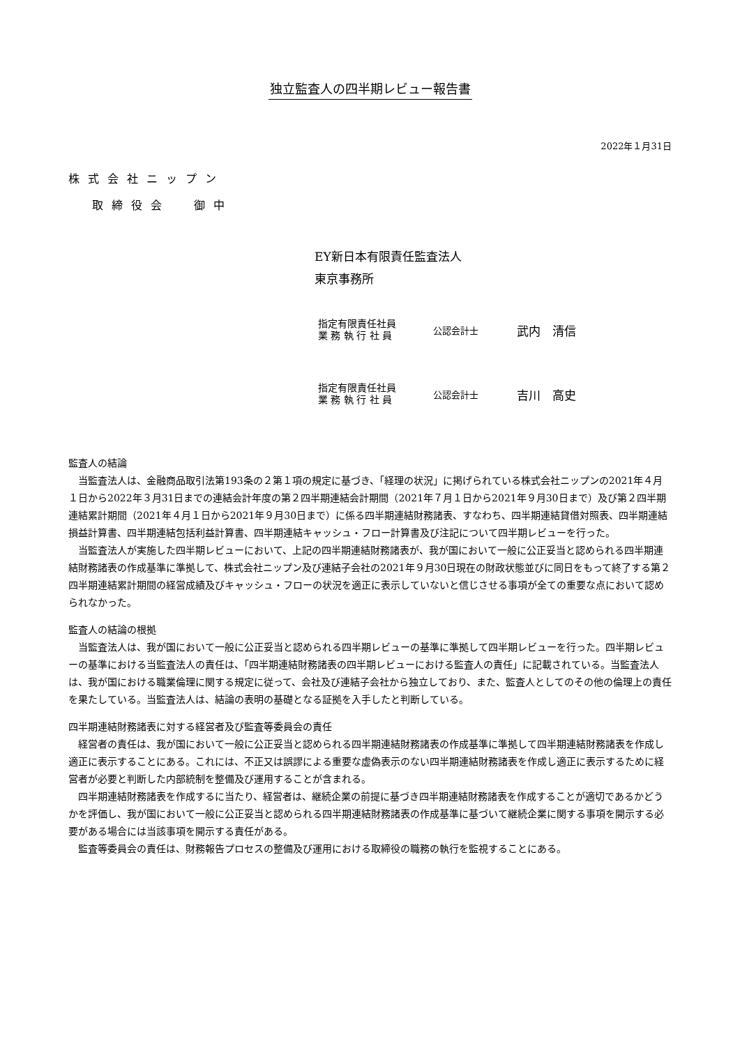独立監査人の四半期レビュー報告書
2022年１月31日
株式会社ニップン
取締役会 御中
EY新日本有限責任監査法人
東京事務所
指定有限責任社員
業 務 執 行 社 員
公認会計士
武内　清信
指定有限責任社員
業 務 執 行 社 員
公認会計士
吉川　高史
監査人の結論
当監査法人は、金融商品取引法第193条の２第１項の規定に基づき、「経理の状況」に掲げられている株式会社ニップンの2021年４月１日から2022年３月31日までの連結会計年度の第２四半期連結会計期間（2021年７月１日から2021年９月30日まで）及び第２四半期連結累計期間（2021年４月１日から2021年９月30日まで）に係る四半期連結財務諸表、すなわち、四半期連結貸借対照表、四半期連結損益計算書、四半期連結包括利益計算書、四半期連結キャッシュ・フロー計算書及び注記について四半期レビューを行った。
当監査法人が実施した四半期レビューにおいて、上記の四半期連結財務諸表が、我が国において一般に公正妥当と認められる四半期連結財務諸表の作成基準に準拠して、株式会社ニップン及び連結子会社の2021年９月30日現在の財政状態並びに同日をもって終了する第２四半期連結累計期間の経営成績及びキャッシュ・フローの状況を適正に表示していないと信じさせる事項が全ての重要な点において認められなかった。
監査人の結論の根拠
当監査法人は、我が国において一般に公正妥当と認められる四半期レビューの基準に準拠して四半期レビューを行った。四半期レビューの基準における当監査法人の責任は、「四半期連結財務諸表の四半期レビューにおける監査人の責任」に記載されている。当監査法人は、我が国における職業倫理に関する規定に従って、会社及び連結子会社から独立しており、また、監査人としてのその他の倫理上の責任を果たしている。当監査法人は、結論の表明の基礎となる証拠を入手したと判断している。
四半期連結財務諸表に対する経営者及び監査等委員会の責任
経営者の責任は、我が国において一般に公正妥当と認められる四半期連結財務諸表の作成基準に準拠して四半期連結財務諸表を作成し適正に表示することにある。これには、不正又は誤謬による重要な虚偽表示のない四半期連結財務諸表を作成し適正に表示するために経営者が必要と判断した内部統制を整備及び運用することが含まれる。
四半期連結財務諸表を作成するに当たり、経営者は、継続企業の前提に基づき四半期連結財務諸表を作成することが適切であるかどうかを評価し、我が国において一般に公正妥当と認められる四半期連結財務諸表の作成基準に基づいて継続企業に関する事項を開示する必要がある場合には当該事項を開示する責任がある。
監査等委員会の責任は、財務報告プロセスの整備及び運用における取締役の職務の執行を監視することにある。